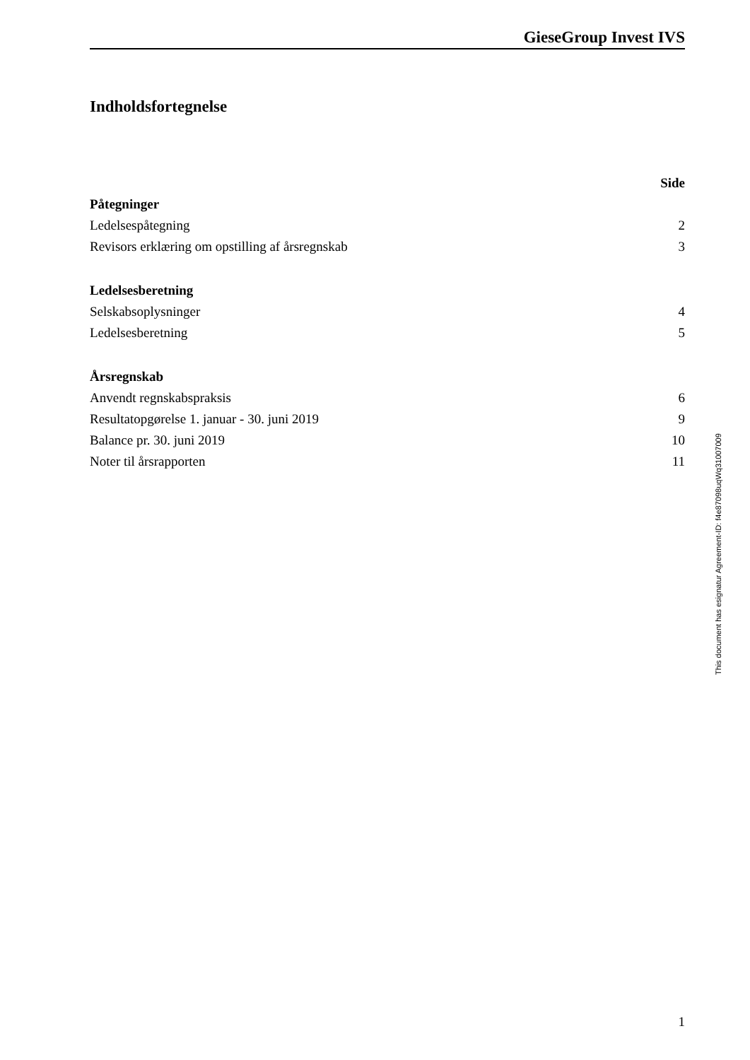GieseGroup Invest IVS
Indholdsfortegnelse
| | Side |
| --- | --- |
| Påtegninger | |
| Ledelsespåtegning | 2 |
| Revisors erklæring om opstilling af årsregnskab | 3 |
| Ledelsesberetning | |
| Selskabsoplysninger | 4 |
| Ledelsesberetning | 5 |
| Årsregnskab | |
| Anvendt regnskabspraksis | 6 |
| Resultatopgørelse 1. januar - 30. juni 2019 | 9 |
| Balance pr. 30. juni 2019 | 10 |
| Noter til årsrapporten | 11 |
This document has esignatur Agreement-ID: f4e87098uqWq31007009
1